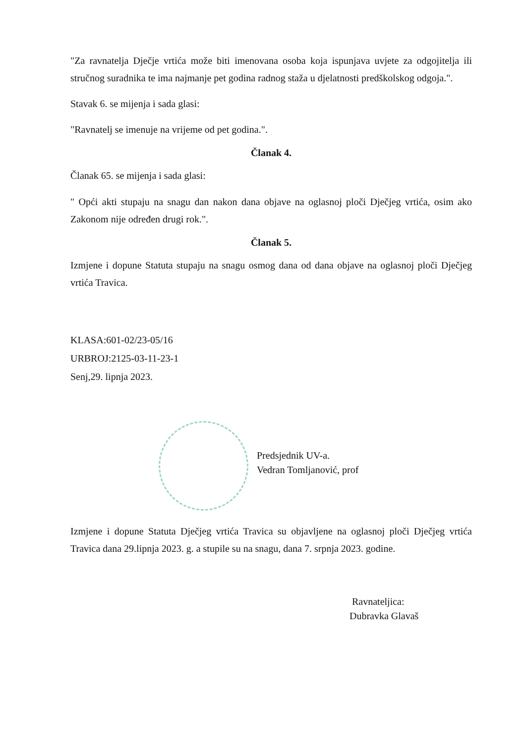"Za ravnatelja Dječje vrtića može biti imenovana osoba koja ispunjava uvjete za odgojitelja ili stručnog suradnika te ima najmanje pet godina radnog staža u djelatnosti predškolskog odgoja.".
Stavak 6. se mijenja i sada glasi:
"Ravnatelj se imenuje na vrijeme od pet godina.".
Članak 4.
Članak 65. se mijenja i sada glasi:
" Opći akti stupaju na snagu dan nakon dana objave na oglasnoj ploči Dječjeg vrtića, osim ako Zakonom nije određen drugi rok.".
Članak 5.
Izmjene i dopune Statuta stupaju na snagu osmog dana od dana objave na oglasnoj ploči Dječjeg vrtića Travica.
KLASA:601-02/23-05/16
URBROJ:2125-03-11-23-1
Senj,29. lipnja 2023.
Predsjednik UV-a.
Vedran Tomljanović, prof
Izmjene i dopune Statuta Dječjeg vrtića Travica su objavljene na oglasnoj ploči Dječjeg vrtića Travica dana 29.lipnja 2023. g. a stupile su na snagu, dana 7. srpnja 2023. godine.
Ravnateljica:
Dubravka Glavaš